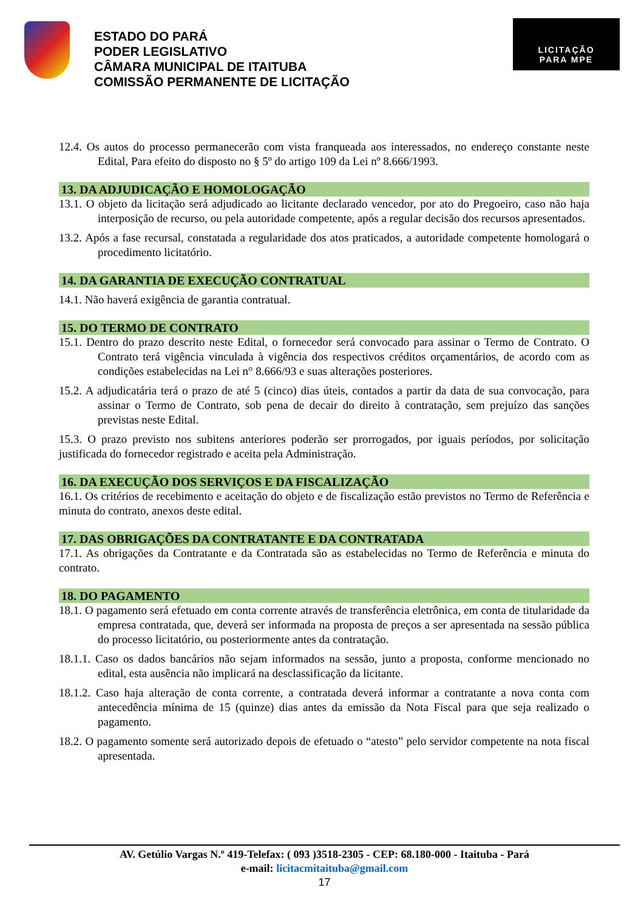ESTADO DO PARÁ
PODER LEGISLATIVO
CÂMARA MUNICIPAL DE ITAITUBA
COMISSÃO PERMANENTE DE LICITAÇÃO
LICITAÇÃO
PARA MPE
12.4. Os autos do processo permanecerão com vista franqueada aos interessados, no endereço constante neste Edital, Para efeito do disposto no § 5º do artigo 109 da Lei nº 8.666/1993.
13. DA ADJUDICAÇÃO E HOMOLOGAÇÃO
13.1. O objeto da licitação será adjudicado ao licitante declarado vencedor, por ato do Pregoeiro, caso não haja interposição de recurso, ou pela autoridade competente, após a regular decisão dos recursos apresentados.
13.2. Após a fase recursal, constatada a regularidade dos atos praticados, a autoridade competente homologará o procedimento licitatório.
14. DA GARANTIA DE EXECUÇÃO CONTRATUAL
14.1. Não haverá exigência de garantia contratual.
15. DO TERMO DE CONTRATO
15.1. Dentro do prazo descrito neste Edital, o fornecedor será convocado para assinar o Termo de Contrato. O Contrato terá vigência vinculada à vigência dos respectivos créditos orçamentários, de acordo com as condições estabelecidas na Lei n° 8.666/93 e suas alterações posteriores.
15.2. A adjudicatária terá o prazo de até 5 (cinco) dias úteis, contados a partir da data de sua convocação, para assinar o Termo de Contrato, sob pena de decair do direito à contratação, sem prejuízo das sanções previstas neste Edital.
15.3. O prazo previsto nos subitens anteriores poderão ser prorrogados, por iguais períodos, por solicitação justificada do fornecedor registrado e aceita pela Administração.
16. DA EXECUÇÃO DOS SERVIÇOS E DA FISCALIZAÇÃO
16.1. Os critérios de recebimento e aceitação do objeto e de fiscalização estão previstos no Termo de Referência e minuta do contrato, anexos deste edital.
17. DAS OBRIGAÇÕES DA CONTRATANTE E DA CONTRATADA
17.1. As obrigações da Contratante e da Contratada são as estabelecidas no Termo de Referência e minuta do contrato.
18. DO PAGAMENTO
18.1. O pagamento será efetuado em conta corrente através de transferência eletrônica, em conta de titularidade da empresa contratada, que, deverá ser informada na proposta de preços a ser apresentada na sessão pública do processo licitatório, ou posteriormente antes da contratação.
18.1.1. Caso os dados bancários não sejam informados na sessão, junto a proposta, conforme mencionado no edital, esta ausência não implicará na desclassificação da licitante.
18.1.2. Caso haja alteração de conta corrente, a contratada deverá informar a contratante a nova conta com antecedência mínima de 15 (quinze) dias antes da emissão da Nota Fiscal para que seja realizado o pagamento.
18.2. O pagamento somente será autorizado depois de efetuado o “atesto” pelo servidor competente na nota fiscal apresentada.
AV. Getúlio Vargas N.º 419-Telefax: ( 093 )3518-2305 - CEP: 68.180-000 - Itaituba - Pará
e-mail: licitacmitaituba@gmail.com
17